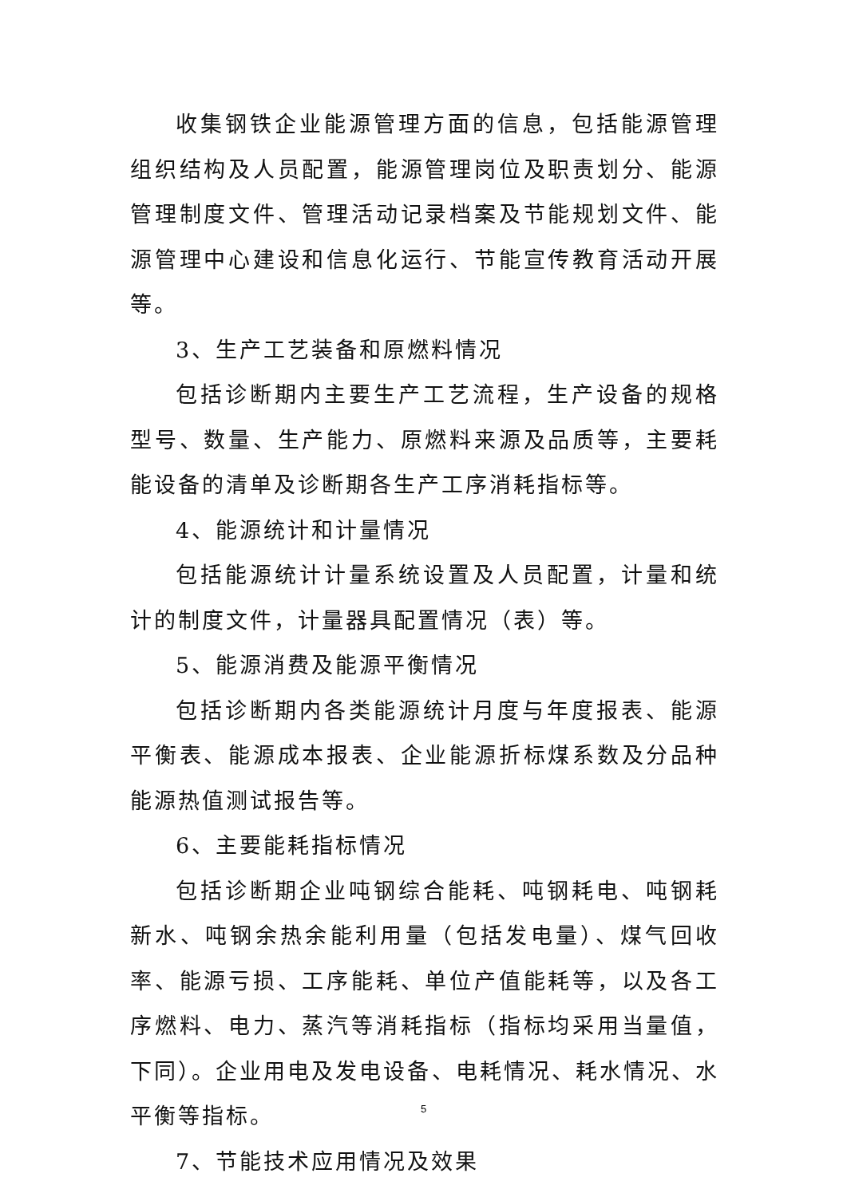收集钢铁企业能源管理方面的信息，包括能源管理组织结构及人员配置，能源管理岗位及职责划分、能源管理制度文件、管理活动记录档案及节能规划文件、能源管理中心建设和信息化运行、节能宣传教育活动开展等。
3、生产工艺装备和原燃料情况
包括诊断期内主要生产工艺流程，生产设备的规格型号、数量、生产能力、原燃料来源及品质等，主要耗能设备的清单及诊断期各生产工序消耗指标等。
4、能源统计和计量情况
包括能源统计计量系统设置及人员配置，计量和统计的制度文件，计量器具配置情况（表）等。
5、能源消费及能源平衡情况
包括诊断期内各类能源统计月度与年度报表、能源平衡表、能源成本报表、企业能源折标煤系数及分品种能源热值测试报告等。
6、主要能耗指标情况
包括诊断期企业吨钢综合能耗、吨钢耗电、吨钢耗新水、吨钢余热余能利用量（包括发电量）、煤气回收率、能源亏损、工序能耗、单位产值能耗等，以及各工序燃料、电力、蒸汽等消耗指标（指标均采用当量值，下同）。企业用电及发电设备、电耗情况、耗水情况、水平衡等指标。
7、节能技术应用情况及效果
5